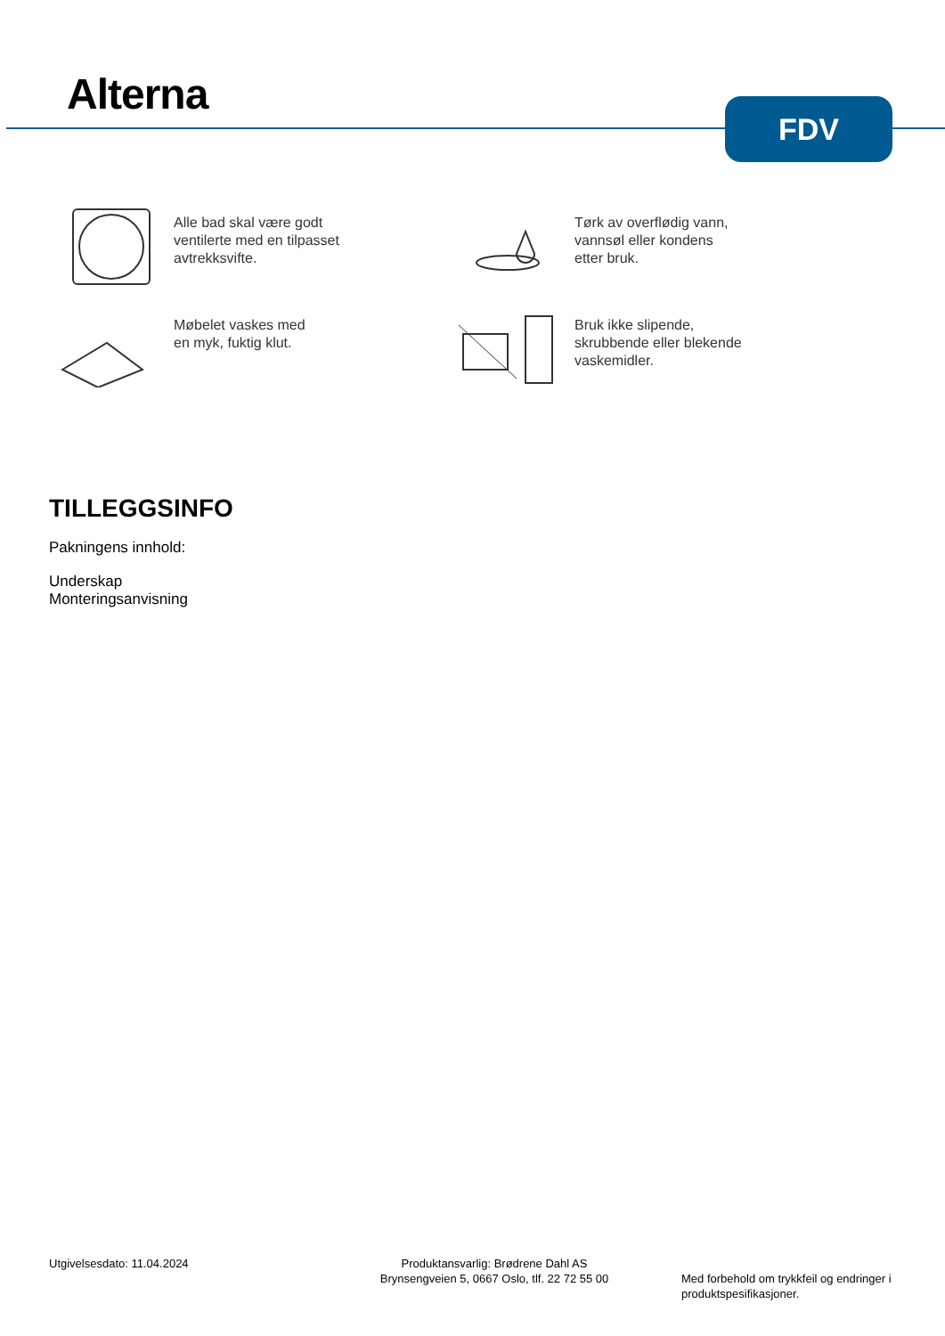Alterna FDV
Alle bad skal være godt
ventilerte med en tilpasset
avtrekksvifte.
Tørk av overflødig vann,
vannsøl eller kondens
etter bruk.
Møbelet vaskes med
en myk, fuktig klut.
Bruk ikke slipende,
skrubbende eller blekende
vaskemidler.
TILLEGGSINFO
Pakningens innhold:
Underskap
Monteringsanvisning
Utgivelsesdato: 11.04.2024 Produktansvarlig: Brødrene Dahl AS
Brynsengveien 5, 0667 Oslo, tlf. 22 72 55 00
Med forbehold om trykkfeil og endringer i
produktspesifikasjoner.